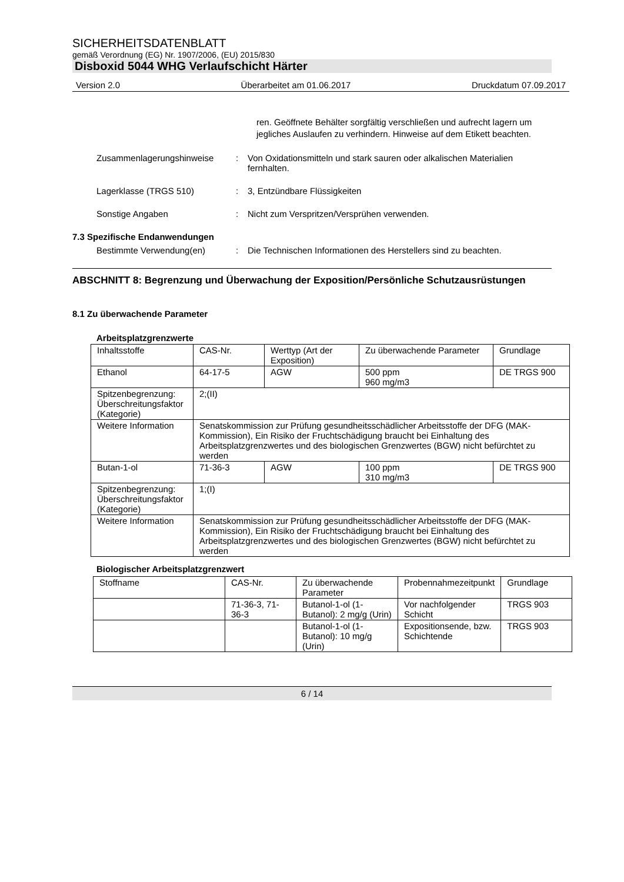SICHERHEITSDATENBLATT
gemäß Verordnung (EG) Nr. 1907/2006, (EU) 2015/830
Disboxid 5044 WHG Verlaufschicht Härter
Version 2.0 Überarbeitet am 01.06.2017 Druckdatum 07.09.2017
ren. Geöffnete Behälter sorgfältig verschließen und aufrecht lagern um jegliches Auslaufen zu verhindern. Hinweise auf dem Etikett beachten.
Zusammenlagerungshinweise : Von Oxidationsmitteln und stark sauren oder alkalischen Materialien fernhalten.
Lagerklasse (TRGS 510) : 3, Entzündbare Flüssigkeiten
Sonstige Angaben : Nicht zum Verspritzen/Versprühen verwenden.
7.3 Spezifische Endanwendungen
Bestimmte Verwendung(en) : Die Technischen Informationen des Herstellers sind zu beachten.
ABSCHNITT 8: Begrenzung und Überwachung der Exposition/Persönliche Schutzausrüstungen
8.1 Zu überwachende Parameter
Arbeitsplatzgrenzwerte
| Inhaltsstoffe | CAS-Nr. | Werttyp (Art der Exposition) | Zu überwachende Parameter | Grundlage |
| Ethanol | 64-17-5 | AGW | 500 ppm 960 mg/m3 | DE TRGS 900 |
| Spitzenbegrenzung: Überschreitungsfaktor (Kategorie) | 2;(II) | | | |
| Weitere Information | Senatskommission zur Prüfung gesundheitsschädlicher Arbeitsstoffe der DFG (MAK-Kommission), Ein Risiko der Fruchtschädigung braucht bei Einhaltung des Arbeitsplatzgrenzwertes und des biologischen Grenzwertes (BGW) nicht befürchtet zu werden | | | |
| Butan-1-ol | 71-36-3 | AGW | 100 ppm 310 mg/m3 | DE TRGS 900 |
| Spitzenbegrenzung: Überschreitungsfaktor (Kategorie) | 1;(I) | | | |
| Weitere Information | Senatskommission zur Prüfung gesundheitsschädlicher Arbeitsstoffe der DFG (MAK-Kommission), Ein Risiko der Fruchtschädigung braucht bei Einhaltung des Arbeitsplatzgrenzwertes und des biologischen Grenzwertes (BGW) nicht befürchtet zu werden | | | |
Biologischer Arbeitsplatzgrenzwert
| Stoffname | CAS-Nr. | Zu überwachende Parameter | Probennahmezeitpunkt | Grundlage |
| | 71-36-3, 71-36-3 | Butanol-1-ol (1-Butanol): 2 mg/g (Urin) | Vor nachfolgender Schicht | TRGS 903 |
| | | Butanol-1-ol (1-Butanol): 10 mg/g (Urin) | Expositionsende, bzw. Schichtende | TRGS 903 |
6 / 14